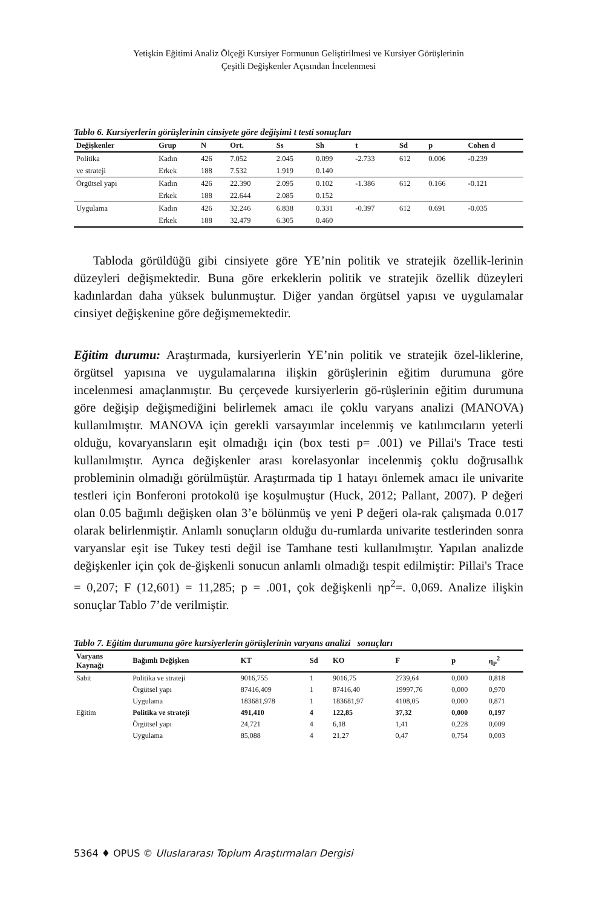Yetişkin Eğitimi Analiz Ölçeği Kursiyer Formunun Geliştirilmesi ve Kursiyer Görüşlerinin
Çeşitli Değişkenler Açısından İncelenmesi
Tablo 6. Kursiyerlerin görüşlerinin cinsiyete göre değişimi t testi sonuçları
| Değişkenler | Grup | N | Ort. | Ss | Sh | t | Sd | p | Cohen d |
| --- | --- | --- | --- | --- | --- | --- | --- | --- | --- |
| Politika | Kadın | 426 | 7.052 | 2.045 | 0.099 | -2.733 | 612 | 0.006 | -0.239 |
| ve strateji | Erkek | 188 | 7.532 | 1.919 | 0.140 | | | | |
| Örgütsel yapı | Kadın | 426 | 22.390 | 2.095 | 0.102 | -1.386 | 612 | 0.166 | -0.121 |
| | Erkek | 188 | 22.644 | 2.085 | 0.152 | | | | |
| Uygulama | Kadın | 426 | 32.246 | 6.838 | 0.331 | -0.397 | 612 | 0.691 | -0.035 |
| | Erkek | 188 | 32.479 | 6.305 | 0.460 | | | | |
Tabloda görüldüğü gibi cinsiyete göre YE’nin politik ve stratejik özellik-lerinin düzeyleri değişmektedir. Buna göre erkeklerin politik ve stratejik özellik düzeyleri kadınlardan daha yüksek bulunmuştur. Diğer yandan örgütsel yapısı ve uygulamalar cinsiyet değişkenine göre değişmemektedir.
Eğitim durumu: Araştırmada, kursiyerlerin YE’nin politik ve stratejik özel-liklerine, örgütsel yapısına ve uygulamalarına ilişkin görüşlerinin eğitim durumuna göre incelenmesi amaçlanmıştır. Bu çerçevede kursiyerlerin gö-rüşlerinin eğitim durumuna göre değişip değişmediğini belirlemek amacı ile çoklu varyans analizi (MANOVA) kullanılmıştır. MANOVA için gerekli varsayımlar incelenmiş ve katılımcıların yeterli olduğu, kovaryansların eşit olmadığı için (box testi p= .001) ve Pillai's Trace testi kullanılmıştır. Ayrıca değişkenler arası korelasyonlar incelenmiş çoklu doğrusallık probleminin olmadığı görülmüştür. Araştırmada tip 1 hatayı önlemek amacı ile univarite testleri için Bonferoni protokolü işe koşulmuştur (Huck, 2012; Pallant, 2007). P değeri olan 0.05 bağımlı değişken olan 3’e bölünmüş ve yeni P değeri ola-rak çalışmada 0.017 olarak belirlenmiştir. Anlamlı sonuçların olduğu du-rumlarda univarite testlerinden sonra varyanslar eşit ise Tukey testi değil ise Tamhane testi kullanılmıştır. Yapılan analizde değişkenler için çok de-ğişkenli sonucun anlamlı olmadığı tespit edilmiştir: Pillai's Trace = 0,207; F (12,601) = 11,285; p = .001, çok değişkenli ηp<sup>2</sup>=. 0,069. Analize ilişkin sonuçlar Tablo 7’de verilmiştir.
Tablo 7. Eğitim durumuna göre kursiyerlerin görüşlerinin varyans analizi sonuçları
| Varyans Kaynağı | Bağımlı Değişken | KT | Sd | KO | F | p | η<sub>P</sub><sup>2</sup> |
| --- | --- | --- | --- | --- | --- | --- | --- |
| Sabit | Politika ve strateji | 9016,755 | 1 | 9016,75 | 2739,64 | 0,000 | 0,818 |
| | Örgütsel yapı | 87416,409 | 1 | 87416,40 | 19997,76 | 0,000 | 0,970 |
| | Uygulama | 183681,978 | 1 | 183681,97 | 4108,05 | 0,000 | 0,871 |
| Eğitim | Politika ve strateji | 491,410 | 4 | 122,85 | 37,32 | 0,000 | 0,197 |
| | Örgütsel yapı | 24,721 | 4 | 6,18 | 1,41 | 0,228 | 0,009 |
| | Uygulama | 85,088 | 4 | 21,27 | 0,47 | 0,754 | 0,003 |
5364 ♦ OPUS © Uluslararası Toplum Araştırmaları Dergisi